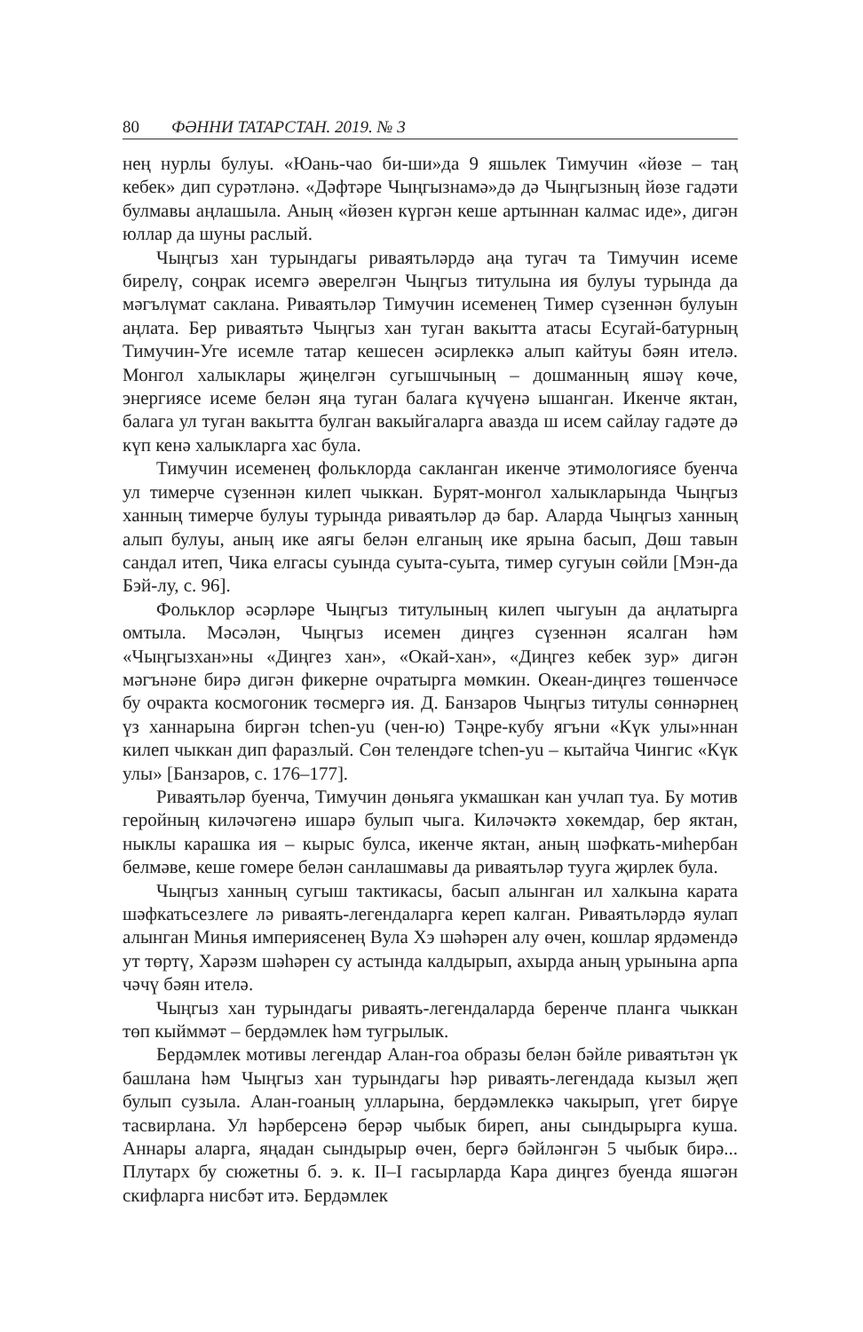80 ФӘННИ ТАТАРСТАН. 2019. № 3
нең нурлы булуы. «Юань-чао би-ши»да 9 яшьлек Тимучин «йөзе – таң кебек» дип сурәтләнә. «Дәфтәре Чыңгызнамә»дә дә Чыңгызның йөзе гадәти булмавы аңлашыла. Аның «йөзен күргән кеше артыннан калмас иде», дигән юллар да шуны раслый.
Чыңгыз хан турындагы риваятьләрдә аңа тугач та Тимучин исеме бирелү, соңрак исемгә әверелгән Чыңгыз титулына ия булуы турында да мәгълүмат саклана. Риваятьләр Тимучин исеменең Тимер сүзеннән булуын аңлата. Бер риваятьтә Чыңгыз хан туган вакытта атасы Есугай-батурның Тимучин-Уге исемле татар кешесен әсирлеккә алып кайтуы бәян ителә. Монгол халыклары җиңелгән сугышчының – дошманның яшәү көче, энергиясе исеме белән яңа туган балага күчүенә ышанган. Икенче яктан, балага ул туган вакытта булган вакыйгаларга авазда ш исем сайлау гадәте дә күп кенә халыкларга хас була.
Тимучин исеменең фольклорда сакланган икенче этимологиясе буенча ул тимерче сүзеннән килеп чыккан. Бурят-монгол халыкларында Чыңгыз ханның тимерче булуы турында риваятьләр дә бар. Аларда Чыңгыз ханның алып булуы, аның ике аягы белән елганың ике ярына басып, Дөш тавын сандал итеп, Чика елгасы суында суыта-суыта, тимер сугуын сөйли [Мэн-да Бэй-лу, с. 96].
Фольклор әсәрләре Чыңгыз титулының килеп чыгуын да аңлатырга омтыла. Мәсәлән, Чыңгыз исемен диңгез сүзеннән ясалган һәм «Чыңгызхан»ны «Диңгез хан», «Окай-хан», «Диңгез кебек зур» дигән мәгънәне бирә дигән фикерне очратырга мөмкин. Океан-диңгез төшенчәсе бу очракта космогоник төсмергә ия. Д. Банзаров Чыңгыз титулы сөннәрнең үз ханнарына биргән tchen-yu (чен-ю) Тәңре-кубу ягъни «Күк улы»ннан килеп чыккан дип фаразлый. Сөн телендәге tchen-yu – кытайча Чингис «Күк улы» [Банзаров, с. 176–177].
Риваятьләр буенча, Тимучин дөньяга укмашкан кан учлап туа. Бу мотив геройның киләчәгенә ишарә булып чыга. Киләчәктә хөкемдар, бер яктан, ныклы карашка ия – кырыс булса, икенче яктан, аның шәфкать-миһербан белмәве, кеше гомере белән санлашмавы да риваятьләр туугa җирлек була.
Чыңгыз ханның сугыш тактикасы, басып алынган ил халкына карата шәфкатьсезлеге лә риваять-легендаларга кереп калган. Риваятьләрдә яулап алынган Минья империясенең Вула Хэ шәһәрен алу өчен, кошлар ярдәмендә ут төртү, Харәзм шәһәрен су астында калдырып, ахырда аның урынына арпа чәчү бәян ителә.
Чыңгыз хан турындагы риваять-легендаларда беренче планга чыккан төп кыйммәт – бердәмлек һәм тугрылык.
Бердәмлек мотивы легендар Алан-гоа образы белән бәйле риваятьтән үк башлана һәм Чыңгыз хан турындагы һәр риваять-легендада кызыл җеп булып сузыла. Алан-гоаның улларына, бердәмлеккә чакырып, үгет бирүе тасвирлана. Ул һәрберсенә берәр чыбык биреп, аны сындырырга куша. Аннары аларга, яңадан сындырыр өчен, бергә бәйләнгән 5 чыбык бирә... Плутарх бу сюжетны б. э. к. II–I гасырларда Кара диңгез буенда яшәгән скифларга нисбәт итә. Бердәмлек